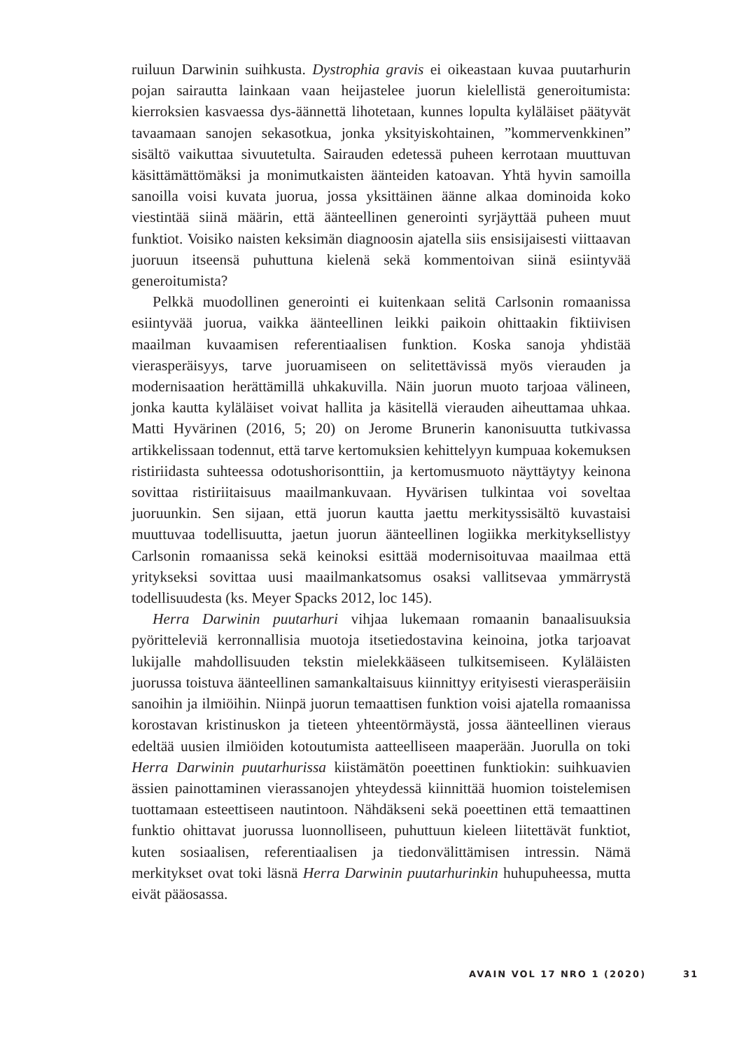ruiluun Darwinin suihkusta. Dystrophia gravis ei oikeastaan kuvaa puutarhurin pojan sairautta lainkaan vaan heijastelee juorun kielellistä generoitumista: kierroksien kasvaessa dys-äännettä lihotetaan, kunnes lopulta kyläläiset päätyvät tavaamaan sanojen sekasotkua, jonka yksityiskohtainen, ”kommervenkkinen” sisältö vaikuttaa sivuutetulta. Sairauden edetessä puheen kerrotaan muuttuvan käsittämättömäksi ja monimutkaisten äänteiden katoavan. Yhtä hyvin samoilla sanoilla voisi kuvata juorua, jossa yksittäinen äänne alkaa dominoida koko viestintää siinä määrin, että äänteellinen generointi syrjäyttää puheen muut funktiot. Voisiko naisten keksimän diagnoosin ajatella siis ensisijaisesti viittaavan juoruun itseensä puhuttuna kielenä sekä kommentoivan siinä esiintyvää generoitumista?
Pelkkä muodollinen generointi ei kuitenkaan selitä Carlsonin romaanissa esiintyvää juorua, vaikka äänteellinen leikki paikoin ohittaakin fiktiivisen maailman kuvaamisen referentiaalisen funktion. Koska sanoja yhdistää vierasperäisyys, tarve juoruamiseen on selitettävissä myös vierauden ja modernisaation herättämillä uhkakuvilla. Näin juorun muoto tarjoaa välineen, jonka kautta kyläläiset voivat hallita ja käsitellä vierauden aiheuttamaa uhkaa. Matti Hyvärinen (2016, 5; 20) on Jerome Brunerin kanonisuutta tutkivassa artikkelissaan todennut, että tarve kertomuksien kehittelyyn kumpuaa kokemuksen ristiriidasta suhteessa odotushorisonttiin, ja kertomusmuoto näyttäytyy keinona sovittaa ristiriitaisuus maailmankuvaan. Hyvärisen tulkintaa voi soveltaa juoruunkin. Sen sijaan, että juorun kautta jaettu merkityssisältö kuvastaisi muuttuvaa todellisuutta, jaetun juorun äänteellinen logiikka merkityksellistyy Carlsonin romaanissa sekä keinoksi esittää modernisoituvaa maailmaa että yritykseksi sovittaa uusi maailmankatsomus osaksi vallitsevaa ymmärrystä todellisuudesta (ks. Meyer Spacks 2012, loc 145).
Herra Darwinin puutarhuri vihjaa lukemaan romaanin banaalisuuksia pyöritteleviä kerronnallisia muotoja itsetiedostavina keinoina, jotka tarjoavat lukijalle mahdollisuuden tekstin mielekkääseen tulkitsemiseen. Kyläläisten juorussa toistuva äänteellinen samankaltaisuus kiinnittyy erityisesti vierasperäisiin sanoihin ja ilmiöihin. Niinpä juorun temaattisen funktion voisi ajatella romaanissa korostavan kristinuskon ja tieteen yhteentörmäystä, jossa äänteellinen vieraus edeltää uusien ilmiöiden kotoutumista aatteelliseen maaperään. Juorulla on toki Herra Darwinin puutarhurissa kiistämätön poeettinen funktiokin: suihkuavien ässien painottaminen vierassanojen yhteydessä kiinnittää huomion toistelemisen tuottamaan esteettiseen nautintoon. Nähdäkseni sekä poeettinen että temaattinen funktio ohittavat juorussa luonnolliseen, puhuttuun kieleen liitettävät funktiot, kuten sosiaalisen, referentiaalisen ja tiedonvälittämisen intressin. Nämä merkitykset ovat toki läsnä Herra Darwinin puutarhurinkin huhupuheessa, mutta eivät pääosassa.
AVAIN VOL 17 NRO 1 (2020) 31